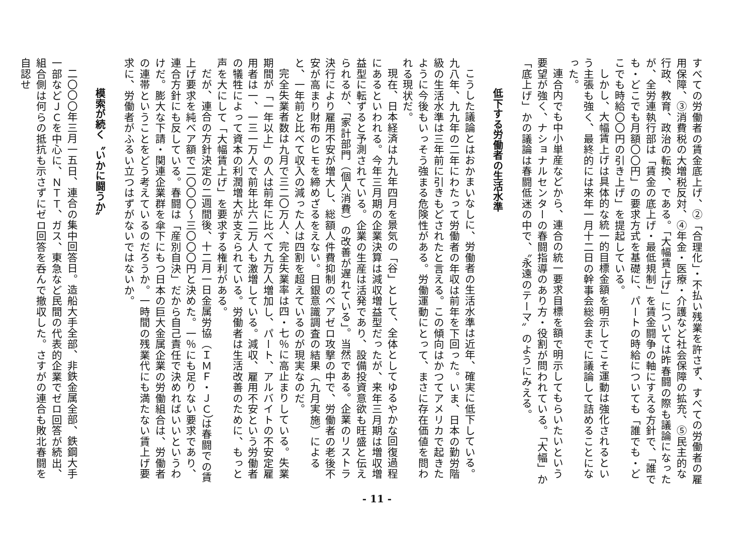すべての労働者の賃金底上げ、②「合理化」・不払い残業を許さず、すべての労働者の雇用保障、③消費税の大増税反対、④年金・医療・介護など社会保障の拡充、⑤民主的な行政、教育、政治の転換、である。「大幅賃上げ」については昨春闘の際も議論になったが、全労連執行部は「賃金の底上げ・最低規制」を賃金闘争の軸にすえる方針で、「誰でも・どこでも月額〇〇円」の要求方式を基礎に、パートの時給についても「誰でも・どこでも時給〇〇円の引き上げ」を提起している。
しかし、大幅賃上げは具体的な統一的目標金額を明示してこそ運動は強化されるという主張も強く、最終的には来年一月十二日の幹事会総会までに議論して詰めることになった。
連合内でも中小単産などから、連合の統一要求目標を額で明示してもらいたいという要望が強く、ナショナルセンターの春闘指導のあり方・役割が問われている。「大幅」か「底上げ」かの議論は春闘低迷の中で、〝永遠のテーマ〟のようにみえる。
低下する労働者の生活水準
こうした議論とはおかまいなしに、労働者の生活水準は近年、確実に低下している。九八年、九九年の二年にわたって労働者の年収は前年を下回った。いま、日本の勤労階級の生活水準は三年前に引きもどされたと言える。この傾向はかつてアメリカで起きたように今後もいっそう強まる危険性がある。労働運動にとって、まさに存在価値を問われる現状だ。
現在、日本経済は九九年四月を景気の「谷」として、全体としてゆるやかな回復過程にあるといわれる。今年三月期の企業決算は減収増益型だったが、来年三月期は増収増益型に転ずると予測されている。企業の生産は活発であり、設備投資意欲も旺盛と伝えられるが、「家計部門（個人消費）の改善が遅れている」。当然である。企業のリストラ決行により雇用不安が増大し、総額人件費抑制のベアゼロ攻撃の中で、労働者の老後不安が高まり財布のヒモを締めざるをえない。日銀意識調査の結果（九月実施）によると、一年前と比べて収入の減った人は四割を超えているのが現実なのだ。
完全失業者数は九月で三二〇万人、完全失業率は四・七％に高止まりしている。失業期間が「一年以上」の人は前年に比べて九万人増加し、パート、アルバイトの不安定雇用者は一、一三一万人で前年比六二万人も激増している。減収、雇用不安という労働者の犠牲によって資本の利潤増大が支えられている。労働者は生活改善のために、もっと声を大にして「大幅賃上げ」を要求する権利がある。
だが、連合の方針決定の二週間後、十二月一日金属労協（ＩＭＦ・ＪＣ）は春闘での賃上げ要求を純ベア額で二〇〇〇～三〇〇〇円と決めた。一％にも足りない要求であり、連合方針にも反している。春闘は「産別自決」だから自己責任で決めればいいというわけだ。膨大な下請・関連企業群を傘下にもつ日本の巨大金属企業の労働組合は、労働者の連帯ということをどう考えているのだろうか。一時間の残業代にも満たない賃上げ要求に、労働者がふるい立つはずがないではないか。
模索が続く〝いかに闘うか〟
二〇〇〇年三月一五日、連合の集中回答日。造船大手全部、非鉄金属全部、鉄鋼大手一部などＪＣを中心に、ＮＴＴ、ガス、東急など民間の代表的企業でゼロ回答が続出、組合側は何らの抵抗も示さずにゼロ回答を呑んで撤収した。さすがの連合も敗北春闘を自認せ
- 11 -